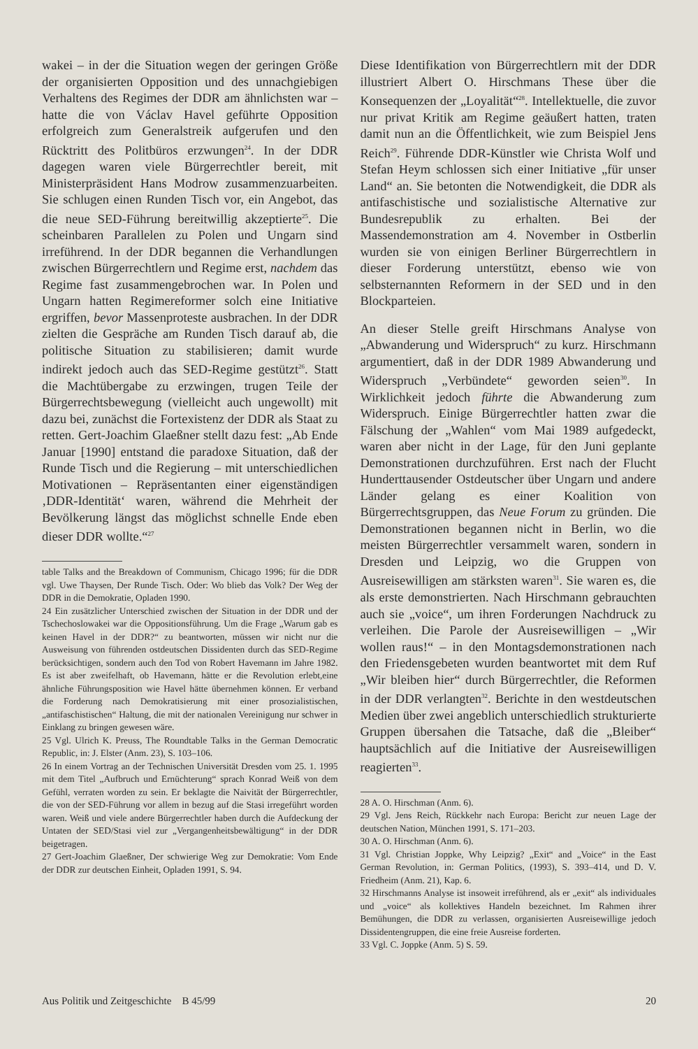wakei – in der die Situation wegen der geringen Größe der organisierten Opposition und des unnachgiebigen Verhaltens des Regimes der DDR am ähnlichsten war – hatte die von Václav Havel geführte Opposition erfolgreich zum Generalstreik aufgerufen und den Rücktritt des Politbüros erzwungen<sup>24</sup>. In der DDR dagegen waren viele Bürgerrechtler bereit, mit Ministerpräsident Hans Modrow zusammenzuarbeiten. Sie schlugen einen Runden Tisch vor, ein Angebot, das die neue SED-Führung bereitwillig akzeptierte<sup>25</sup>. Die scheinbaren Parallelen zu Polen und Ungarn sind irreführend. In der DDR begannen die Verhandlungen zwischen Bürgerrechtlern und Regime erst, nachdem das Regime fast zusammengebrochen war. In Polen und Ungarn hatten Regimereformer solch eine Initiative ergriffen, bevor Massenproteste ausbrachen. In der DDR zielten die Gespräche am Runden Tisch darauf ab, die politische Situation zu stabilisieren; damit wurde indirekt jedoch auch das SED-Regime gestützt<sup>26</sup>. Statt die Machtübergabe zu erzwingen, trugen Teile der Bürgerrechtsbewegung (vielleicht auch ungewollt) mit dazu bei, zunächst die Fortexistenz der DDR als Staat zu retten. Gert-Joachim Glaeßner stellt dazu fest: „Ab Ende Januar [1990] entstand die paradoxe Situation, daß der Runde Tisch und die Regierung – mit unterschiedlichen Motivationen – Repräsentanten einer eigenständigen ‚DDR-Identität‘ waren, während die Mehrheit der Bevölkerung längst das möglichst schnelle Ende eben dieser DDR wollte.“<sup>27</sup>
table Talks and the Breakdown of Communism, Chicago 1996; für die DDR vgl. Uwe Thaysen, Der Runde Tisch. Oder: Wo blieb das Volk? Der Weg der DDR in die Demokratie, Opladen 1990.
24 Ein zusätzlicher Unterschied zwischen der Situation in der DDR und der Tschechoslowakei war die Oppositionsführung. Um die Frage „Warum gab es keinen Havel in der DDR?“ zu beantworten, müssen wir nicht nur die Ausweisung von führenden ostdeutschen Dissidenten durch das SED-Regime berücksichtigen, sondern auch den Tod von Robert Havemann im Jahre 1982. Es ist aber zweifelhaft, ob Havemann, hätte er die Revolution erlebt,eine ähnliche Führungsposition wie Havel hätte übernehmen können. Er verband die Forderung nach Demokratisierung mit einer prosozialistischen, „antifaschistischen“ Haltung, die mit der nationalen Vereinigung nur schwer in Einklang zu bringen gewesen wäre.
25 Vgl. Ulrich K. Preuss, The Roundtable Talks in the German Democratic Republic, in: J. Elster (Anm. 23), S. 103–106.
26 In einem Vortrag an der Technischen Universität Dresden vom 25. 1. 1995 mit dem Titel „Aufbruch und Ernüchterung“ sprach Konrad Weiß von dem Gefühl, verraten worden zu sein. Er beklagte die Naivität der Bürgerrechtler, die von der SED-Führung vor allem in bezug auf die Stasi irregeführt worden waren. Weiß und viele andere Bürgerrechtler haben durch die Aufdeckung der Untaten der SED/Stasi viel zur „Vergangenheitsbewältigung“ in der DDR beigetragen.
27 Gert-Joachim Glaeßner, Der schwierige Weg zur Demokratie: Vom Ende der DDR zur deutschen Einheit, Opladen 1991, S. 94.
Diese Identifikation von Bürgerrechtlern mit der DDR illustriert Albert O. Hirschmans These über die Konsequenzen der „Loyalität“<sup>28</sup>. Intellektuelle, die zuvor nur privat Kritik am Regime geäußert hatten, traten damit nun an die Öffentlichkeit, wie zum Beispiel Jens Reich<sup>29</sup>. Führende DDR-Künstler wie Christa Wolf und Stefan Heym schlossen sich einer Initiative „für unser Land“ an. Sie betonten die Notwendigkeit, die DDR als antifaschistische und sozialistische Alternative zur Bundesrepublik zu erhalten. Bei der Massendemonstration am 4. November in Ostberlin wurden sie von einigen Berliner Bürgerrechtlern in dieser Forderung unterstützt, ebenso wie von selbsternannten Reformern in der SED und in den Blockparteien.
An dieser Stelle greift Hirschmans Analyse von „Abwanderung und Widerspruch“ zu kurz. Hirschmann argumentiert, daß in der DDR 1989 Abwanderung und Widerspruch „Verbündete“ geworden seien<sup>30</sup>. In Wirklichkeit jedoch führte die Abwanderung zum Widerspruch. Einige Bürgerrechtler hatten zwar die Fälschung der „Wahlen“ vom Mai 1989 aufgedeckt, waren aber nicht in der Lage, für den Juni geplante Demonstrationen durchzuführen. Erst nach der Flucht Hunderttausender Ostdeutscher über Ungarn und andere Länder gelang es einer Koalition von Bürgerrechtsgruppen, das Neue Forum zu gründen. Die Demonstrationen begannen nicht in Berlin, wo die meisten Bürgerrechtler versammelt waren, sondern in Dresden und Leipzig, wo die Gruppen von Ausreisewilligen am stärksten waren<sup>31</sup>. Sie waren es, die als erste demonstrierten. Nach Hirschmann gebrauchten auch sie „voice“, um ihren Forderungen Nachdruck zu verleihen. Die Parole der Ausreisewilligen – „Wir wollen raus!“ – in den Montagsdemonstrationen nach den Friedensgebeten wurden beantwortet mit dem Ruf „Wir bleiben hier“ durch Bürgerrechtler, die Reformen in der DDR verlangten<sup>32</sup>. Berichte in den westdeutschen Medien über zwei angeblich unterschiedlich strukturierte Gruppen übersahen die Tatsache, daß die „Bleiber“ hauptsächlich auf die Initiative der Ausreisewilligen reagierten<sup>33</sup>.
28 A. O. Hirschman (Anm. 6).
29 Vgl. Jens Reich, Rückkehr nach Europa: Bericht zur neuen Lage der deutschen Nation, München 1991, S. 171–203.
30 A. O. Hirschman (Anm. 6).
31 Vgl. Christian Joppke, Why Leipzig? „Exit“ and „Voice“ in the East German Revolution, in: German Politics, (1993), S. 393–414, und D. V. Friedheim (Anm. 21), Kap. 6.
32 Hirschmanns Analyse ist insoweit irreführend, als er „exit“ als individuales und „voice“ als kollektives Handeln bezeichnet. Im Rahmen ihrer Bemühungen, die DDR zu verlassen, organisierten Ausreisewillige jedoch Dissidentengruppen, die eine freie Ausreise forderten.
33 Vgl. C. Joppke (Anm. 5) S. 59.
Aus Politik und Zeitgeschichte B 45/99 20